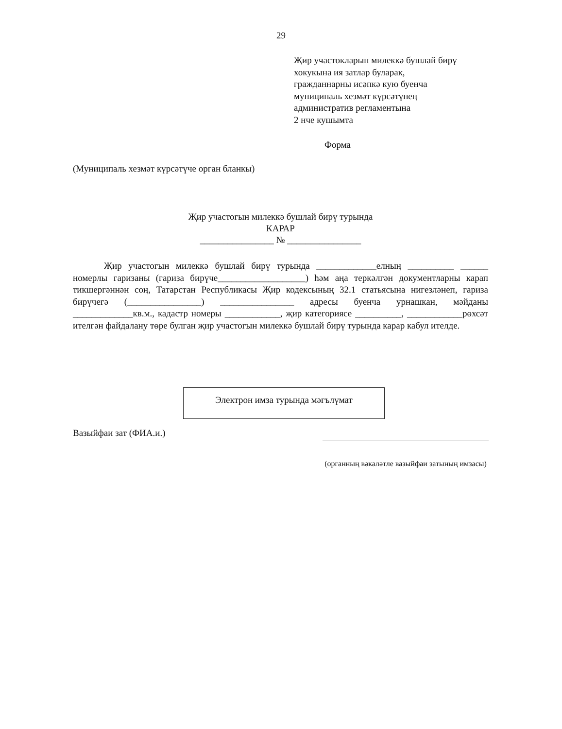29
Җир участокларын милеккә бушлай бирү
хокукына ия затлар буларак,
гражданнарны исәпкә кую буенча
муниципаль хезмәт күрсәтүнең
административ регламентына
2 нче кушымта
Форма
(Муниципаль хезмәт күрсәтүче орган бланкы)
Җир участогын милеккә бушлай бирү турында
КАРАР
________________ № ________________
Җир участогын милеккә бушлай бирү турында _____________елның __________ ______ номерлы гаризаны (гариза бирүче___________________) һәм аңа теркәлгән документларны карап тикшергәннән соң, Татарстан Республикасы Җир кодексының 32.1 статьясына нигезләнеп, гариза бирүчегә (________________) ________________ адресы буенча урнашкан, мәйданы _____________кв.м., кадастр номеры ____________, җир категориясе __________, ____________рөхсәт ителгән файдалану төре булган җир участогын милеккә бушлай бирү турында карар кабул ителде.
Электрон имза турында мәгълүмат
Вазыйфаи зат (ФИА.и.)
(органның вәкаләтле вазыйфаи затының имзасы)